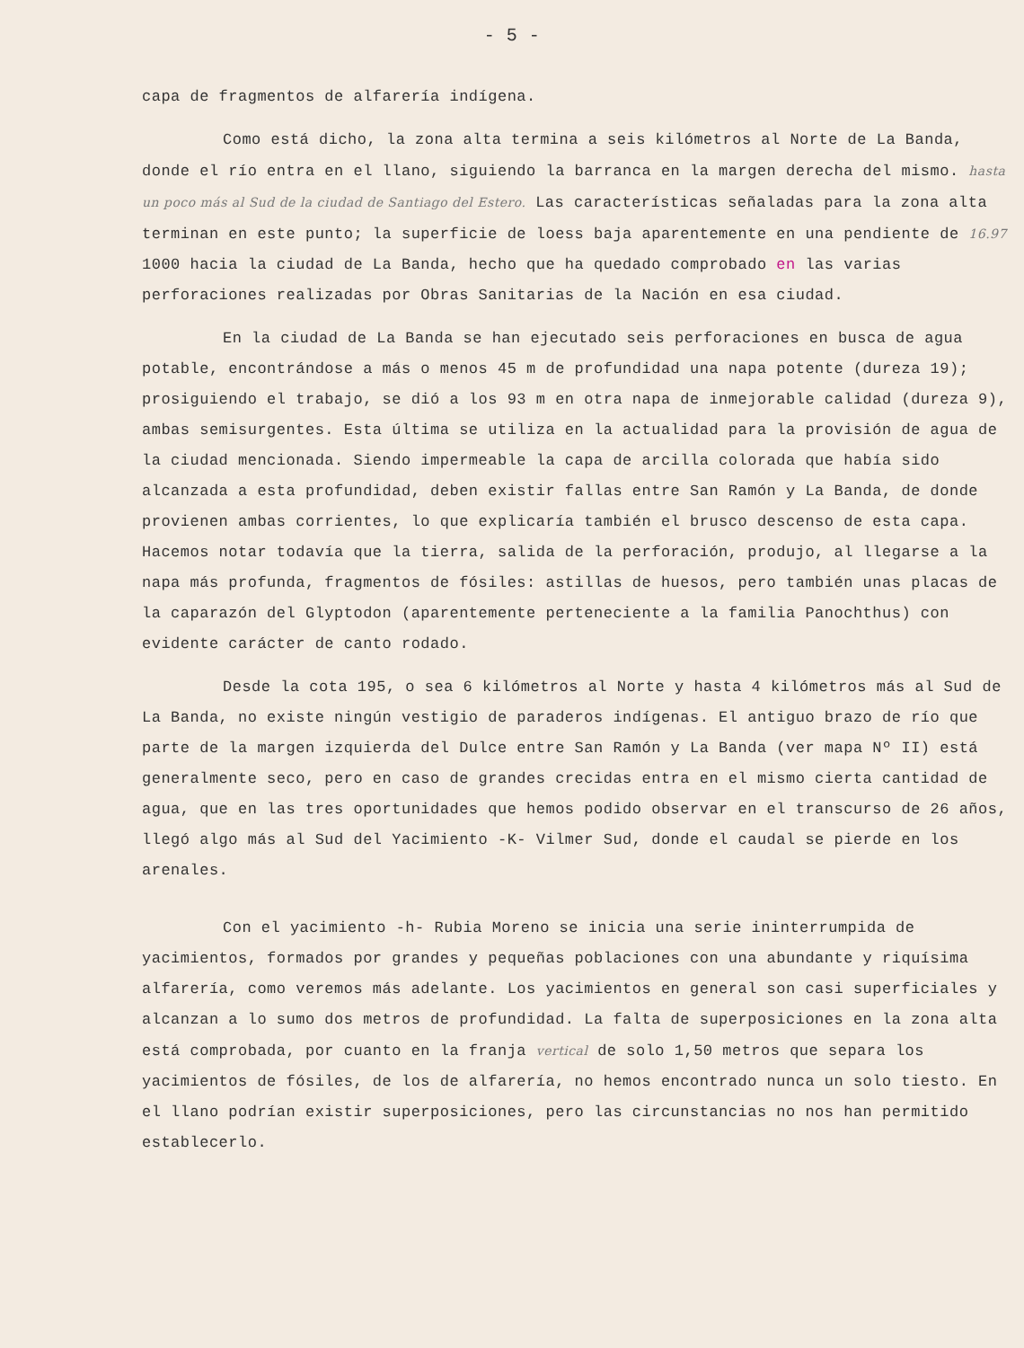- 5 -
capa de fragmentos de alfarería indígena.
Como está dicho, la zona alta termina a seis kilómetros al Norte de La Banda, donde el río entra en el llano, siguiendo la barranca en la margen derecha del mismo. hasta un poco más al Sud de la ciudad de Santiago del Estero. Las características señaladas para la zona alta terminan en este punto; la superficie de loess baja aparentemente en una pendiente de 16.97 1000 hacia la ciudad de La Banda, hecho que ha quedado comprobado en las varias perforaciones realizadas por Obras Sanitarias de la Nación en esa ciudad.
En la ciudad de La Banda se han ejecutado seis perforaciones en busca de agua potable, encontrándose a más o menos 45 m de profundidad una napa potente (dureza 19); prosiguiendo el trabajo, se dió a los 93 m en otra napa de inmejorable calidad (dureza 9), ambas semisurgentes. Esta última se utiliza en la actualidad para la provisión de agua de la ciudad mencionada. Siendo impermeable la capa de arcilla colorada que había sido alcanzada a esta profundidad, deben existir fallas entre San Ramón y La Banda, de donde provienen ambas corrientes, lo que explicaría también el brusco descenso de esta capa. Hacemos notar todavía que la tierra, salida de la perforación, produjo, al llegarse a la napa más profunda, fragmentos de fósiles: astillas de huesos, pero también unas placas de la caparazón del Glyptodon (aparentemente perteneciente a la familia Panochthus) con evidente carácter de canto rodado.
Desde la cota 195, o sea 6 kilómetros al Norte y hasta 4 kilómetros más al Sud de La Banda, no existe ningún vestigio de paraderos indígenas. El antiguo brazo de río que parte de la margen izquierda del Dulce entre San Ramón y La Banda (ver mapa Nº II) está generalmente seco, pero en caso de grandes crecidas entra en el mismo cierta cantidad de agua, que en las tres oportunidades que hemos podido observar en el transcurso de 26 años, llegó algo más al Sud del Yacimiento -K- Vilmer Sud, donde el caudal se pierde en los arenales.
Con el yacimiento -h- Rubia Moreno se inicia una serie ininterrumpida de yacimientos, formados por grandes y pequeñas poblaciones con una abundante y riquísima alfarería, como veremos más adelante. Los yacimientos en general son casi superficiales y alcanzan a lo sumo dos metros de profundidad. La falta de superposiciones en la zona alta está comprobada, por cuanto en la franja vertical de solo 1,50 metros que separa los yacimientos de fósiles, de los de alfarería, no hemos encontrado nunca un solo tiesto. En el llano podrían existir superposiciones, pero las circunstancias no nos han permitido establecerlo.